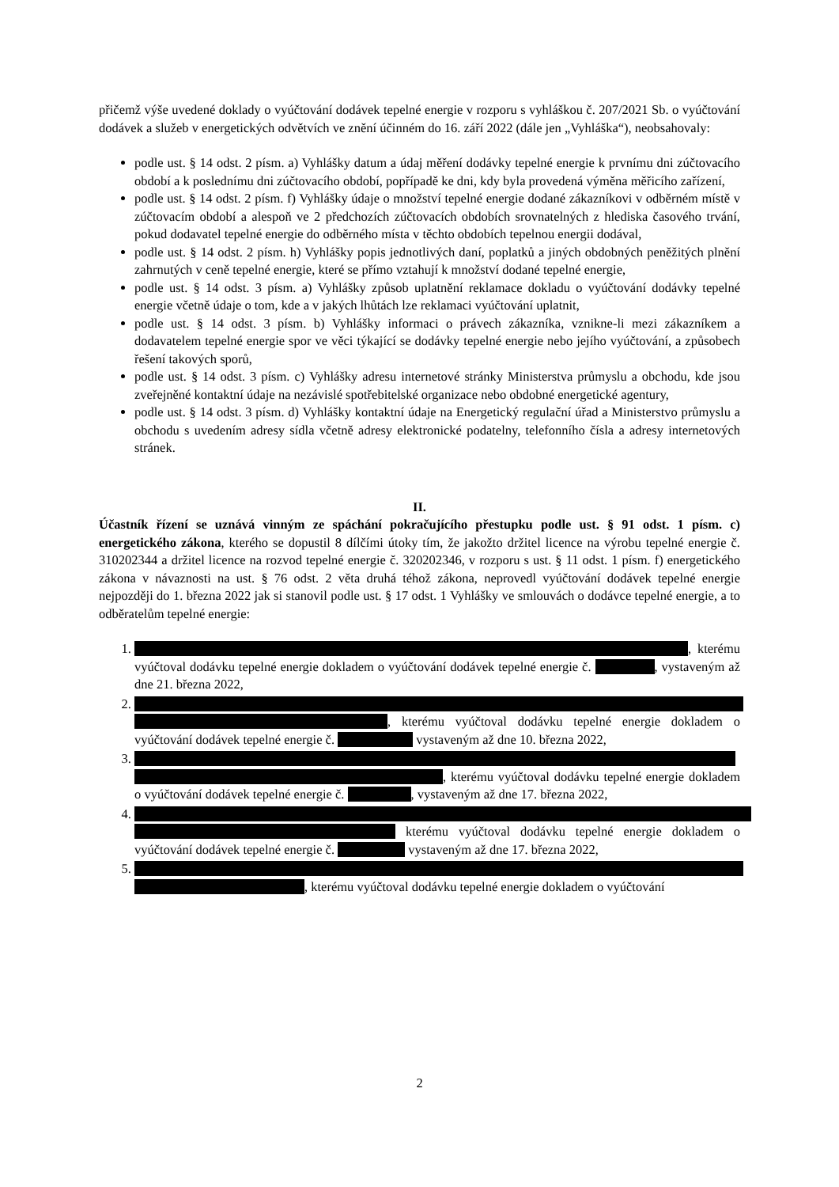přičemž výše uvedené doklady o vyúčtování dodávek tepelné energie v rozporu s vyhláškou č. 207/2021 Sb. o vyúčtování dodávek a služeb v energetických odvětvích ve znění účinném do 16. září 2022 (dále jen „Vyhláška“), neobsahovaly:
podle ust. § 14 odst. 2 písm. a) Vyhlášky datum a údaj měření dodávky tepelné energie k prvnímu dni zúčtovacího období a k poslednímu dni zúčtovacího období, popřípadě ke dni, kdy byla provedená výměna měřicího zařízení,
podle ust. § 14 odst. 2 písm. f) Vyhlášky údaje o množství tepelné energie dodané zákazníkovi v odběrném místě v zúčtovacím období a alespoň ve 2 předchozích zúčtovacích obdobích srovnatelných z hlediska časového trvání, pokud dodavatel tepelné energie do odběrného místa v těchto obdobích tepelnou energii dodával,
podle ust. § 14 odst. 2 písm. h) Vyhlášky popis jednotlivých daní, poplatků a jiných obdobných peněžitých plnění zahrnutých v ceně tepelné energie, které se přímo vztahují k množství dodané tepelné energie,
podle ust. § 14 odst. 3 písm. a) Vyhlášky způsob uplatnění reklamace dokladu o vyúčtování dodávky tepelné energie včetně údaje o tom, kde a v jakých lhůtách lze reklamaci vyúčtování uplatnit,
podle ust. § 14 odst. 3 písm. b) Vyhlášky informaci o právech zákazníka, vznikne-li mezi zákazníkem a dodavatelem tepelné energie spor ve věci týkající se dodávky tepelné energie nebo jejího vyúčtování, a způsobech řešení takových sporů,
podle ust. § 14 odst. 3 písm. c) Vyhlášky adresu internetové stránky Ministerstva průmyslu a obchodu, kde jsou zveřejněné kontaktní údaje na nezávislé spotřebitelské organizace nebo obdobné energetické agentury,
podle ust. § 14 odst. 3 písm. d) Vyhlášky kontaktní údaje na Energetický regulační úřad a Ministerstvo průmyslu a obchodu s uvedením adresy sídla včetně adresy elektronické podatelny, telefonního čísla a adresy internetových stránek.
II.
Účastník řízení se uznává vinným ze spáchání pokračujícího přestupku podle ust. § 91 odst. 1 písm. c) energetického zákona, kterého se dopustil 8 dílčími útoky tím, že jakožto držitel licence na výrobu tepelné energie č. 310202344 a držitel licence na rozvod tepelné energie č. 320202346, v rozporu s ust. § 11 odst. 1 písm. f) energetického zákona v návaznosti na ust. § 76 odst. 2 věta druhá téhož zákona, neprovedl vyúčtování dodávek tepelné energie nejpozději do 1. března 2022 jak si stanovil podle ust. § 17 odst. 1 Vyhlášky ve smlouvách o dodávce tepelné energie, a to odběratelům tepelné energie:
1. , kterému vyúčtoval dodávku tepelné energie dokladem o vyúčtování dodávek tepelné energie č. , vystaveným až dne 21. března 2022,
2. , kterému vyúčtoval dodávku tepelné energie dokladem o vyúčtování dodávek tepelné energie č. vystaveným až dne 10. března 2022,
3. , kterému vyúčtoval dodávku tepelné energie dokladem o vyúčtování dodávek tepelné energie č. , vystaveným až dne 17. března 2022,
4. kterému vyúčtoval dodávku tepelné energie dokladem o vyúčtování dodávek tepelné energie č. vystaveným až dne 17. března 2022,
5. , kterému vyúčtoval dodávku tepelné energie dokladem o vyúčtování
2